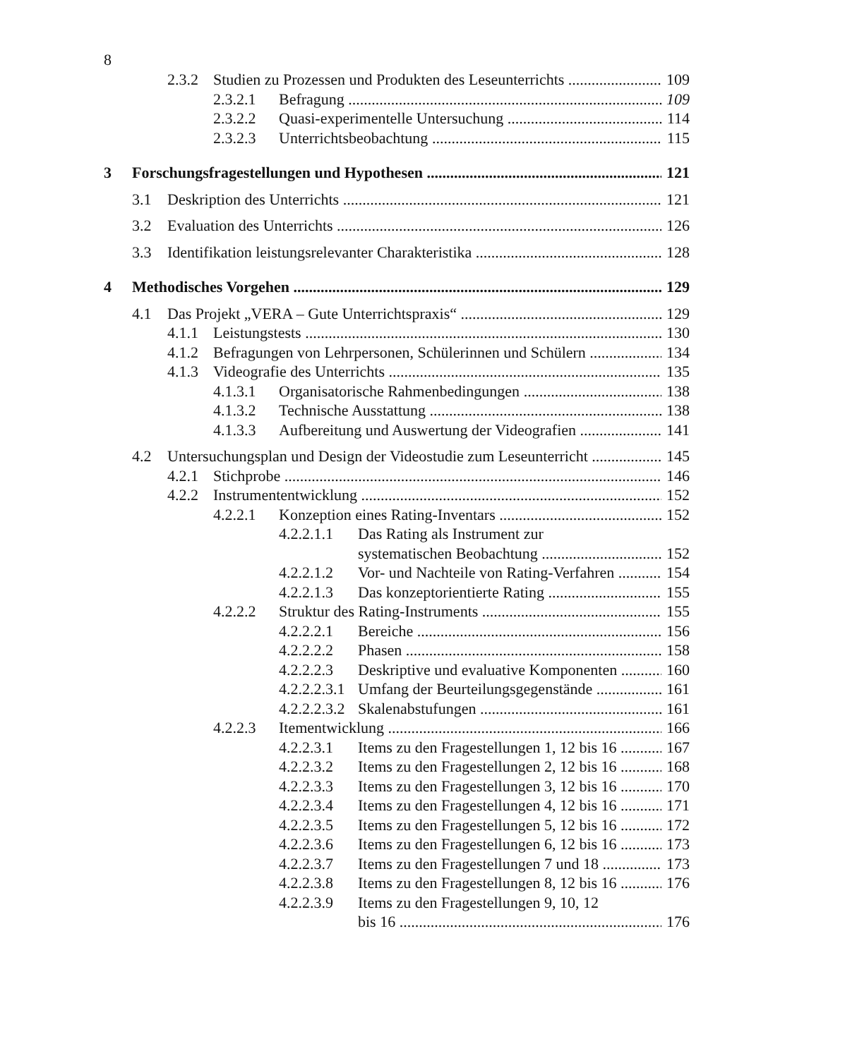8
2.3.2 Studien zu Prozessen und Produkten des Leseunterrichts 109
2.3.2.1 Befragung 109
2.3.2.2 Quasi-experimentelle Untersuchung 114
2.3.2.3 Unterrichtsbeobachtung 115
3 Forschungsfragestellungen und Hypothesen 121
3.1 Deskription des Unterrichts 121
3.2 Evaluation des Unterrichts 126
3.3 Identifikation leistungsrelevanter Charakteristika 128
4 Methodisches Vorgehen 129
4.1 Das Projekt „VERA – Gute Unterrichtspraxis“129
4.1.1 Leistungstests 130
4.1.2 Befragungen von Lehrpersonen, Schülerinnen und Schülern 134
4.1.3 Videografie des Unterrichts 135
4.1.3.1 Organisatorische Rahmenbedingungen 138
4.1.3.2 Technische Ausstattung 138
4.1.3.3 Aufbereitung und Auswertung der Videografien 141
4.2 Untersuchungsplan und Design der Videostudie zum Leseunterricht 145
4.2.1 Stichprobe 146
4.2.2 Instrumententwicklung 152
4.2.2.1 Konzeption eines Rating-Inventars 152
4.2.2.1.1 Das Rating als Instrument zur
systematischen Beobachtung 152
4.2.2.1.2 Vor- und Nachteile von Rating-Verfahren 154
4.2.2.1.3 Das konzeptorientierte Rating 155
4.2.2.2 Struktur des Rating-Instruments 155
4.2.2.2.1 Bereiche 156
4.2.2.2.2 Phasen 158
4.2.2.2.3 Deskriptive und evaluative Komponenten 160
4.2.2.2.3.1 Umfang der Beurteilungsgegenstände 161
4.2.2.2.3.2 Skalenabstufungen 161
4.2.2.3 Itementwicklung 166
4.2.2.3.1 Items zu den Fragestellungen 1, 12 bis 16 167
4.2.2.3.2 Items zu den Fragestellungen 2, 12 bis 16 168
4.2.2.3.3 Items zu den Fragestellungen 3, 12 bis 16 170
4.2.2.3.4 Items zu den Fragestellungen 4, 12 bis 16 171
4.2.2.3.5 Items zu den Fragestellungen 5, 12 bis 16 172
4.2.2.3.6 Items zu den Fragestellungen 6, 12 bis 16 173
4.2.2.3.7 Items zu den Fragestellungen 7 und 18 173
4.2.2.3.8 Items zu den Fragestellungen 8, 12 bis 16 176
4.2.2.3.9 Items zu den Fragestellungen 9, 10, 12
bis 16 176